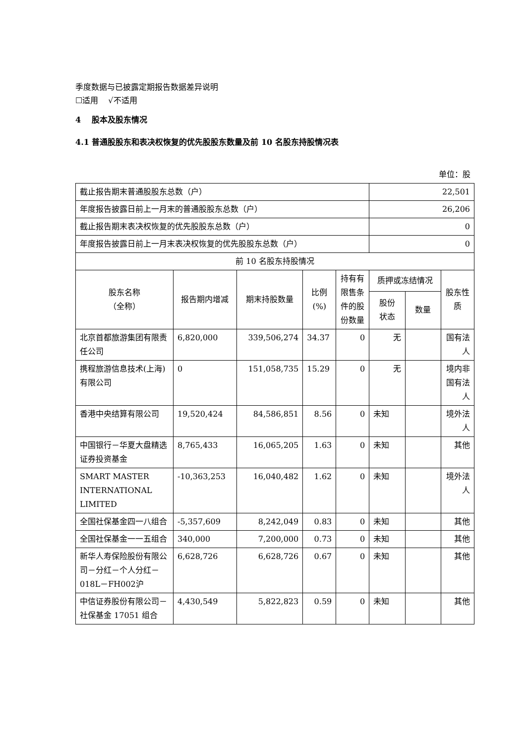季度数据与已披露定期报告数据差异说明
☐适用 √不适用
4 股本及股东情况
4.1 普通股股东和表决权恢复的优先股股东数量及前 10 名股东持股情况表
单位：股
| 截止报告期末普通股股东总数（户） | | | | | 22,501 | | |
| 年度报告披露日前上一月末的普通股股东总数（户） | | | | | 26,206 | | |
| 截止报告期末表决权恢复的优先股股东总数（户） | | | | | 0 | | |
| 年度报告披露日前上一月末表决权恢复的优先股股东总数（户） | | | | | 0 | | |
| 前 10 名股东持股情况 | | | | | | | |
| 股东名称 （全称） | 报告期内增减 | 期末持股数量 | 比例 (%) | 持有有限售条件的股份数量 | 质押或冻结情况 | | 股东性质 |
| | | | | | 股份 状态 | 数量 | |
| 北京首都旅游集团有限责任公司 | 6,820,000 | 339,506,274 | 34.37 | 0 | 无 | | 国有法人 |
| 携程旅游信息技术(上海)有限公司 | 0 | 151,058,735 | 15.29 | 0 | 无 | | 境内非国有法人 |
| 香港中央结算有限公司 | 19,520,424 | 84,586,851 | 8.56 | 0 | 未知 | | 境外法人 |
| 中国银行－华夏大盘精选证券投资基金 | 8,765,433 | 16,065,205 | 1.63 | 0 | 未知 | | 其他 |
| SMART MASTER INTERNATIONAL LIMITED | -10,363,253 | 16,040,482 | 1.62 | 0 | 未知 | | 境外法人 |
| 全国社保基金四一八组合 | -5,357,609 | 8,242,049 | 0.83 | 0 | 未知 | | 其他 |
| 全国社保基金一一五组合 | 340,000 | 7,200,000 | 0.73 | 0 | 未知 | | 其他 |
| 新华人寿保险股份有限公司－分红－个人分红－018L－FH002沪 | 6,628,726 | 6,628,726 | 0.67 | 0 | 未知 | | 其他 |
| 中信证券股份有限公司－社保基金 17051 组合 | 4,430,549 | 5,822,823 | 0.59 | 0 | 未知 | | 其他 |